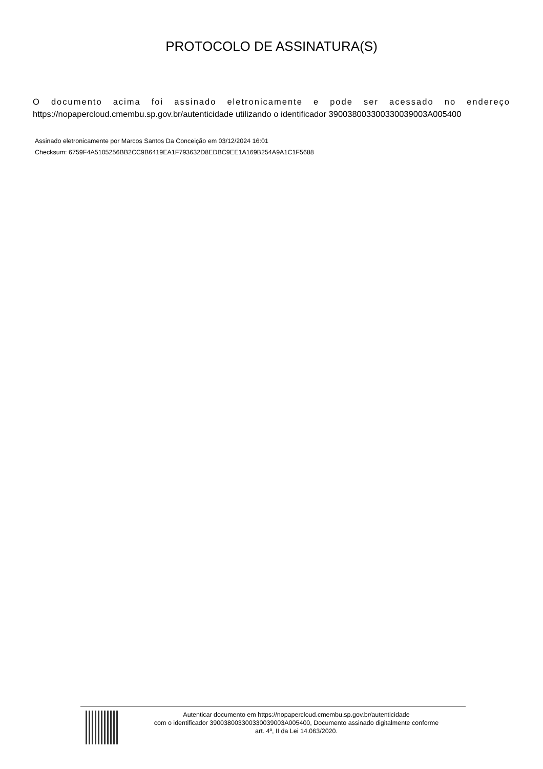PROTOCOLO DE ASSINATURA(S)
O documento acima foi assinado eletronicamente e pode ser acessado no endereço
https://nopapercloud.cmembu.sp.gov.br/autenticidade utilizando o identificador 39003800330033003900​3A005400
Assinado eletronicamente por Marcos Santos Da Conceição em 03/12/2024 16:01
Checksum: 6759F4A5105256BB2CC9B6419EA1F793632D8EDBC9EE1A169B254A9A1C1F5688
Autenticar documento em https://nopapercloud.cmembu.sp.gov.br/autenticidade
com o identificador 390038003300330039003A005400, Documento assinado digitalmente conforme
art. 4º, II da Lei 14.063/2020.